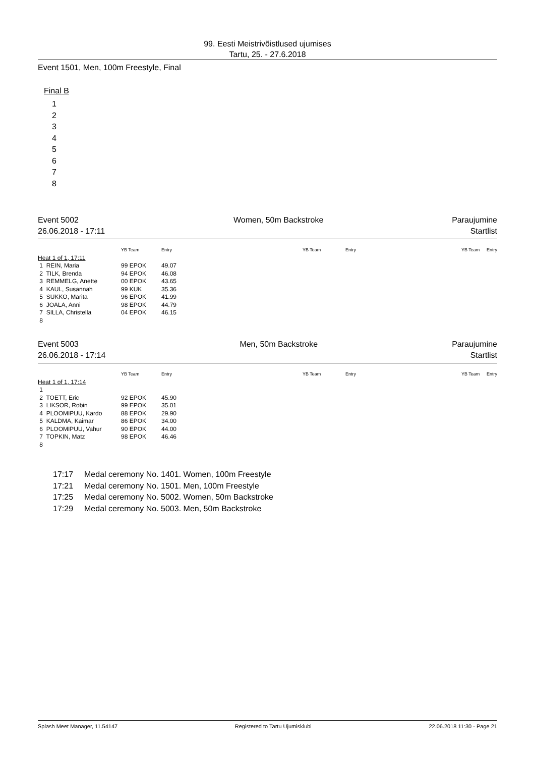99. Eesti Meistrivõistlused ujumises
Tartu, 25. - 27.6.2018
Event 1501, Men, 100m Freestyle, Final
Final B
1
2
3
4
5
6
7
8
Event 5002
26.06.2018 - 17:11
Women, 50m Backstroke Paraujumine
Startlist
| | YB Team | Entry | YB Team | Entry | YB Team | Entry |
| --- | --- | --- | --- | --- | --- | --- |
| Heat 1 of 1, 17:11 | | | | | | |
| 1 REIN, Maria | 99 EPOK | 49.07 | | | | |
| 2 TILK, Brenda | 94 EPOK | 46.08 | | | | |
| 3 REMMELG, Anette | 00 EPOK | 43.65 | | | | |
| 4 KAUL, Susannah | 99 KUK | 35.36 | | | | |
| 5 SUKKO, Marita | 96 EPOK | 41.99 | | | | |
| 6 JOALA, Anni | 98 EPOK | 44.79 | | | | |
| 7 SILLA, Christella | 04 EPOK | 46.15 | | | | |
| 8 | | | | | | |
Event 5003
26.06.2018 - 17:14
Men, 50m Backstroke Paraujumine
Startlist
| | YB Team | Entry | YB Team | Entry | YB Team | Entry |
| --- | --- | --- | --- | --- | --- | --- |
| Heat 1 of 1, 17:14 | | | | | | |
| 1 | | | | | | |
| 2 TOETT, Eric | 92 EPOK | 45.90 | | | | |
| 3 LIKSOR, Robin | 99 EPOK | 35.01 | | | | |
| 4 PLOOMIPUU, Kardo | 88 EPOK | 29.90 | | | | |
| 5 KALDMA, Kaimar | 86 EPOK | 34.00 | | | | |
| 6 PLOOMIPUU, Vahur | 90 EPOK | 44.00 | | | | |
| 7 TOPKIN, Matz | 98 EPOK | 46.46 | | | | |
| 8 | | | | | | |
17:17 Medal ceremony No. 1401. Women, 100m Freestyle
17:21 Medal ceremony No. 1501. Men, 100m Freestyle
17:25 Medal ceremony No. 5002. Women, 50m Backstroke
17:29 Medal ceremony No. 5003. Men, 50m Backstroke
Splash Meet Manager, 11.54147 Registered to Tartu Ujumisklubi 22.06.2018 11:30 - Page 21